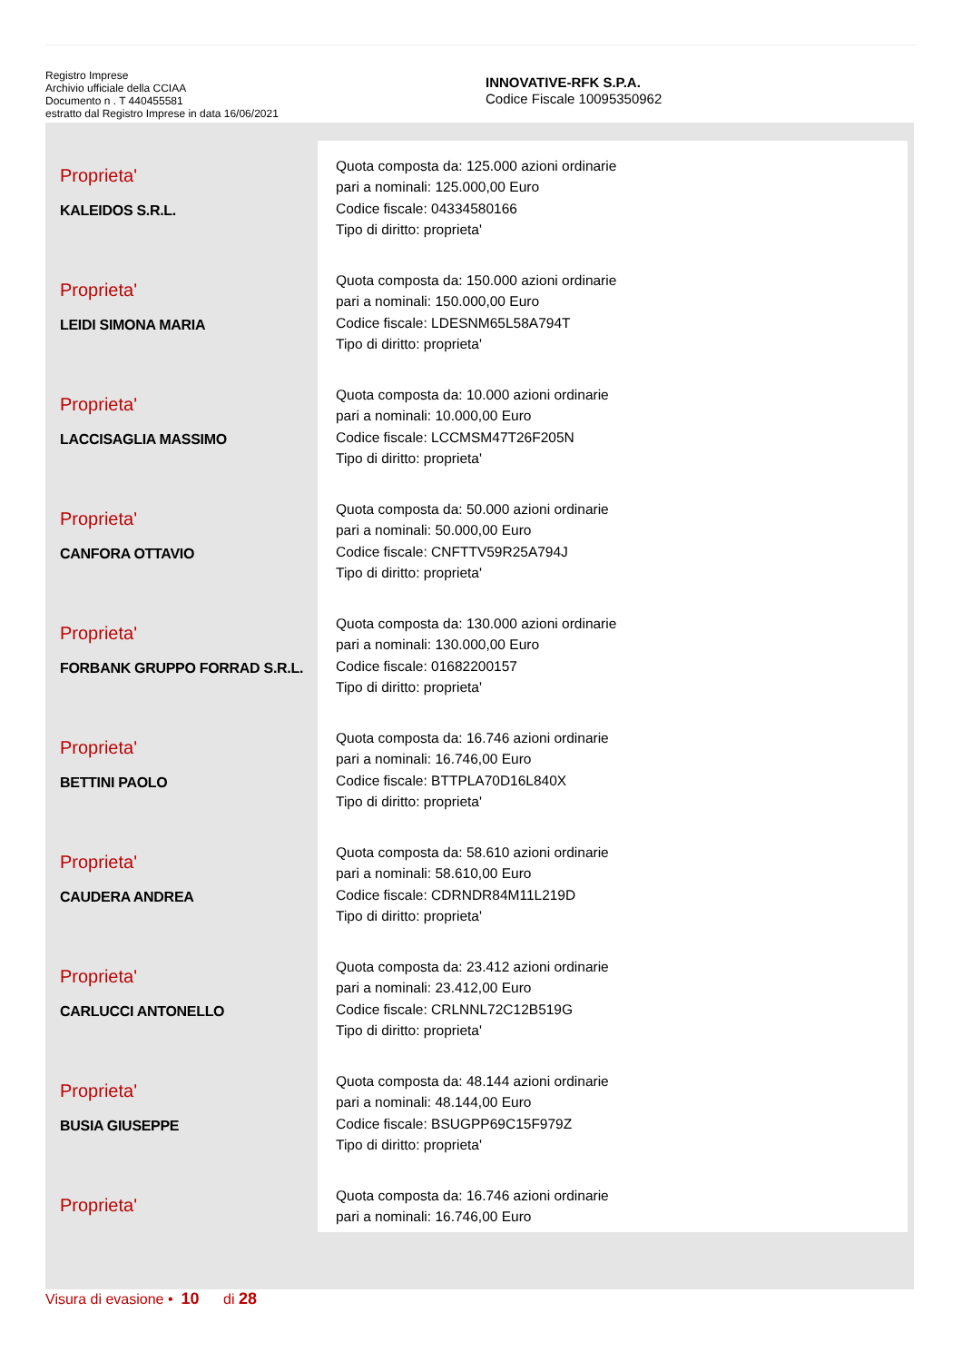Registro Imprese
Archivio ufficiale della CCIAA
Documento n . T 440455581
estratto dal Registro Imprese in data 16/06/2021
INNOVATIVE-RFK S.P.A.
Codice Fiscale 10095350962
| Proprieta' KALEIDOS S.R.L. | Quota composta da: 125.000 azioni ordinarie pari a nominali: 125.000,00 Euro Codice fiscale: 04334580166 Tipo di diritto: proprieta' |
| Proprieta' LEIDI SIMONA MARIA | Quota composta da: 150.000 azioni ordinarie pari a nominali: 150.000,00 Euro Codice fiscale: LDESNM65L58A794T Tipo di diritto: proprieta' |
| Proprieta' LACCISAGLIA MASSIMO | Quota composta da: 10.000 azioni ordinarie pari a nominali: 10.000,00 Euro Codice fiscale: LCCMSM47T26F205N Tipo di diritto: proprieta' |
| Proprieta' CANFORA OTTAVIO | Quota composta da: 50.000 azioni ordinarie pari a nominali: 50.000,00 Euro Codice fiscale: CNFTTV59R25A794J Tipo di diritto: proprieta' |
| Proprieta' FORBANK GRUPPO FORRAD S.R.L. | Quota composta da: 130.000 azioni ordinarie pari a nominali: 130.000,00 Euro Codice fiscale: 01682200157 Tipo di diritto: proprieta' |
| Proprieta' BETTINI PAOLO | Quota composta da: 16.746 azioni ordinarie pari a nominali: 16.746,00 Euro Codice fiscale: BTTPLA70D16L840X Tipo di diritto: proprieta' |
| Proprieta' CAUDERA ANDREA | Quota composta da: 58.610 azioni ordinarie pari a nominali: 58.610,00 Euro Codice fiscale: CDRNDR84M11L219D Tipo di diritto: proprieta' |
| Proprieta' CARLUCCI ANTONELLO | Quota composta da: 23.412 azioni ordinarie pari a nominali: 23.412,00 Euro Codice fiscale: CRLNNL72C12B519G Tipo di diritto: proprieta' |
| Proprieta' BUSIA GIUSEPPE | Quota composta da: 48.144 azioni ordinarie pari a nominali: 48.144,00 Euro Codice fiscale: BSUGPP69C15F979Z Tipo di diritto: proprieta' |
| Proprieta' | Quota composta da: 16.746 azioni ordinarie pari a nominali: 16.746,00 Euro |
Visura di evasione • 10 di 28